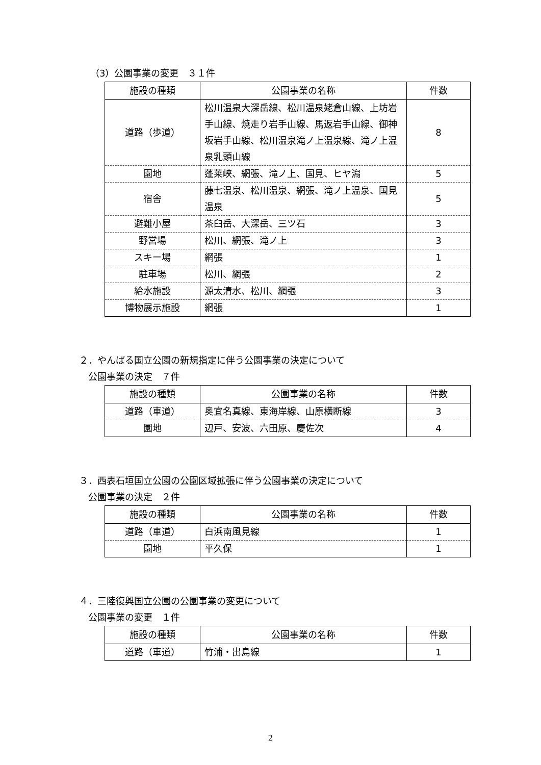（3）公園事業の変更　３１件
| 施設の種類 | 公園事業の名称 | 件数 |
| --- | --- | --- |
| 道路（歩道） | 松川温泉大深岳線、松川温泉姥倉山線、上坊岩手山線、焼走り岩手山線、馬返岩手山線、御神坂岩手山線、松川温泉滝ノ上温泉線、滝ノ上温泉乳頭山線 | 8 |
| 園地 | 蓬莱峡、網張、滝ノ上、国見、ヒヤ潟 | 5 |
| 宿舎 | 藤七温泉、松川温泉、網張、滝ノ上温泉、国見温泉 | 5 |
| 避難小屋 | 茶臼岳、大深岳、三ツ石 | 3 |
| 野営場 | 松川、網張、滝ノ上 | 3 |
| スキー場 | 網張 | 1 |
| 駐車場 | 松川、網張 | 2 |
| 給水施設 | 源太清水、松川、網張 | 3 |
| 博物展示施設 | 網張 | 1 |
２．やんばる国立公園の新規指定に伴う公園事業の決定について
公園事業の決定　７件
| 施設の種類 | 公園事業の名称 | 件数 |
| --- | --- | --- |
| 道路（車道） | 奥宜名真線、東海岸線、山原横断線 | 3 |
| 園地 | 辺戸、安波、六田原、慶佐次 | 4 |
３．西表石垣国立公園の公園区域拡張に伴う公園事業の決定について
公園事業の決定　２件
| 施設の種類 | 公園事業の名称 | 件数 |
| --- | --- | --- |
| 道路（車道） | 白浜南風見線 | 1 |
| 園地 | 平久保 | 1 |
４．三陸復興国立公園の公園事業の変更について
公園事業の変更　１件
| 施設の種類 | 公園事業の名称 | 件数 |
| --- | --- | --- |
| 道路（車道） | 竹浦・出島線 | 1 |
2